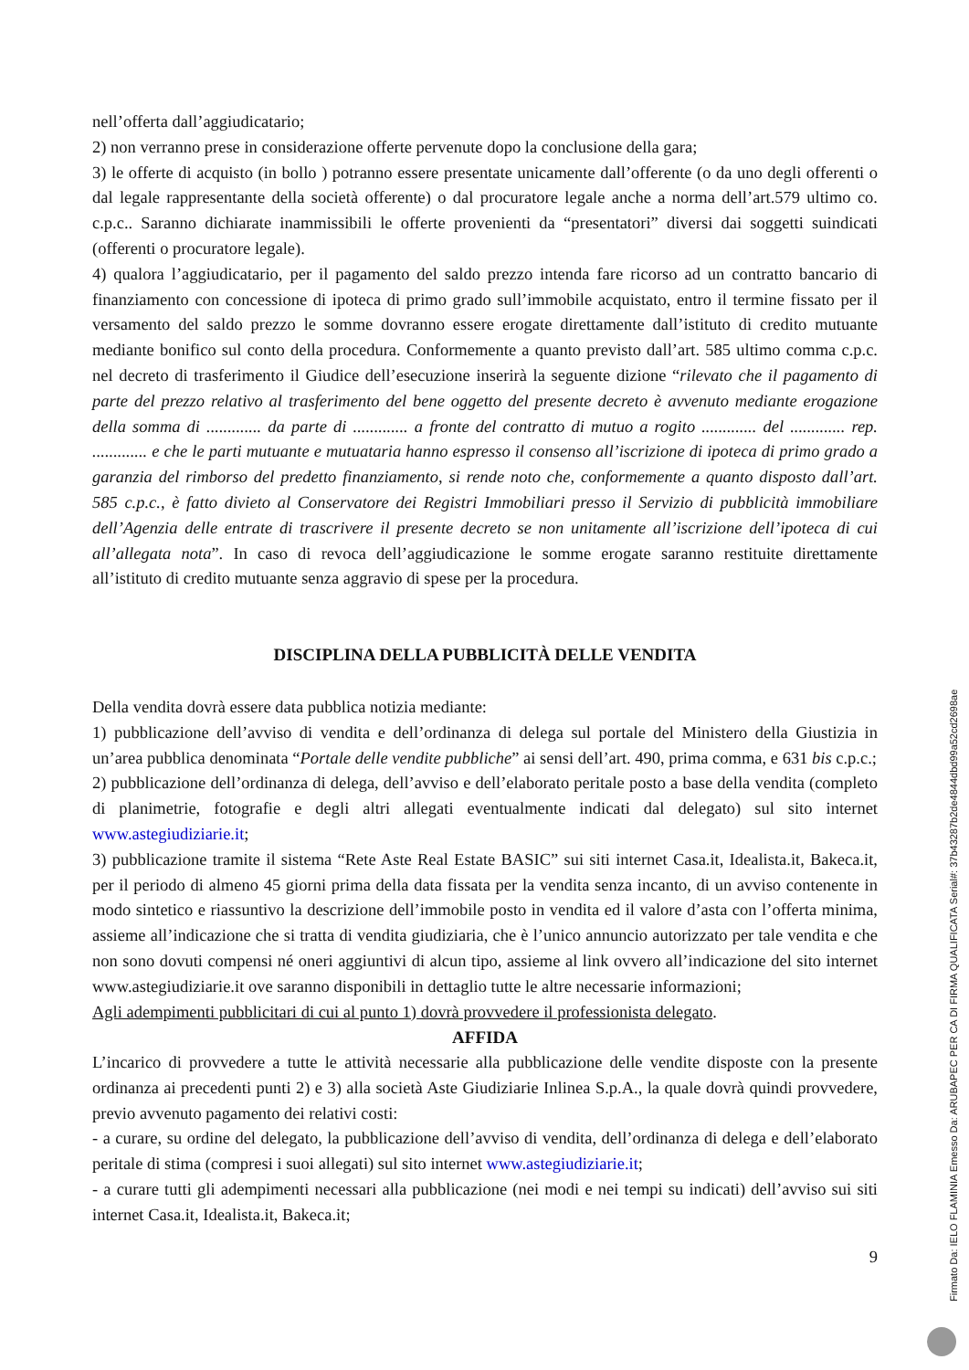nell’offerta dall’aggiudicatario;
2) non verranno prese in considerazione offerte pervenute dopo la conclusione della gara;
3) le offerte di acquisto (in bollo ) potranno essere presentate unicamente dall’offerente (o da uno degli offerenti o dal legale rappresentante della società offerente) o dal procuratore legale anche a norma dell’art.579 ultimo co. c.p.c.. Saranno dichiarate inammissibili le offerte provenienti da “presentatori” diversi dai soggetti suindicati (offerenti o procuratore legale).
4) qualora l’aggiudicatario, per il pagamento del saldo prezzo intenda fare ricorso ad un contratto bancario di finanziamento con concessione di ipoteca di primo grado sull’immobile acquistato, entro il termine fissato per il versamento del saldo prezzo le somme dovranno essere erogate direttamente dall’istituto di credito mutuante mediante bonifico sul conto della procedura. Conformemente a quanto previsto dall’art. 585 ultimo comma c.p.c. nel decreto di trasferimento il Giudice dell’esecuzione inserirà la seguente dizione “rilevato che il pagamento di parte del prezzo relativo al trasferimento del bene oggetto del presente decreto è avvenuto mediante erogazione della somma di ............. da parte di ............. a fronte del contratto di mutuo a rogito ............. del ............. rep. ............. e che le parti mutuante e mutuataria hanno espresso il consenso all’iscrizione di ipoteca di primo grado a garanzia del rimborso del predetto finanziamento, si rende noto che, conformemente a quanto disposto dall’art. 585 c.p.c., è fatto divieto al Conservatore dei Registri Immobiliari presso il Servizio di pubblicità immobiliare dell’Agenzia delle entrate di trascrivere il presente decreto se non unitamente all’iscrizione dell’ipoteca di cui all’allegata nota”. In caso di revoca dell’aggiudicazione le somme erogate saranno restituite direttamente all’istituto di credito mutuante senza aggravio di spese per la procedura.
DISCIPLINA DELLA PUBBLICITÀ DELLE VENDITA
Della vendita dovrà essere data pubblica notizia mediante:
1) pubblicazione dell’avviso di vendita e dell’ordinanza di delega sul portale del Ministero della Giustizia in un’area pubblica denominata “Portale delle vendite pubbliche” ai sensi dell’art. 490, prima comma, e 631 bis c.p.c.;
2) pubblicazione dell’ordinanza di delega, dell’avviso e dell’elaborato peritale posto a base della vendita (completo di planimetrie, fotografie e degli altri allegati eventualmente indicati dal delegato) sul sito internet www.astegiudiziarie.it;
3) pubblicazione tramite il sistema “Rete Aste Real Estate BASIC” sui siti internet Casa.it, Idealista.it, Bakeca.it, per il periodo di almeno 45 giorni prima della data fissata per la vendita senza incanto, di un avviso contenente in modo sintetico e riassuntivo la descrizione dell’immobile posto in vendita ed il valore d’asta con l’offerta minima, assieme all’indicazione che si tratta di vendita giudiziaria, che è l’unico annuncio autorizzato per tale vendita e che non sono dovuti compensi né oneri aggiuntivi di alcun tipo, assieme al link ovvero all’indicazione del sito internet www.astegiudiziarie.it ove saranno disponibili in dettaglio tutte le altre necessarie informazioni;
Agli adempimenti pubblicitari di cui al punto 1) dovrà provvedere il professionista delegato.
AFFIDA
L’incarico di provvedere a tutte le attività necessarie alla pubblicazione delle vendite disposte con la presente ordinanza ai precedenti punti 2) e 3) alla società Aste Giudiziarie Inlinea S.p.A., la quale dovrà quindi provvedere, previo avvenuto pagamento dei relativi costi:
- a curare, su ordine del delegato, la pubblicazione dell’avviso di vendita, dell’ordinanza di delega e dell’elaborato peritale di stima (compresi i suoi allegati) sul sito internet www.astegiudiziarie.it;
- a curare tutti gli adempimenti necessari alla pubblicazione (nei modi e nei tempi su indicati) dell’avviso sui siti internet Casa.it, Idealista.it, Bakeca.it;
9
Firmato Da: IELO FLAMINIA Emesso Da: ARUBAPEC PER CA DI FIRMA QUALIFICATA Serial#: 37b43287b2de4844dbd99a52cd2698ae